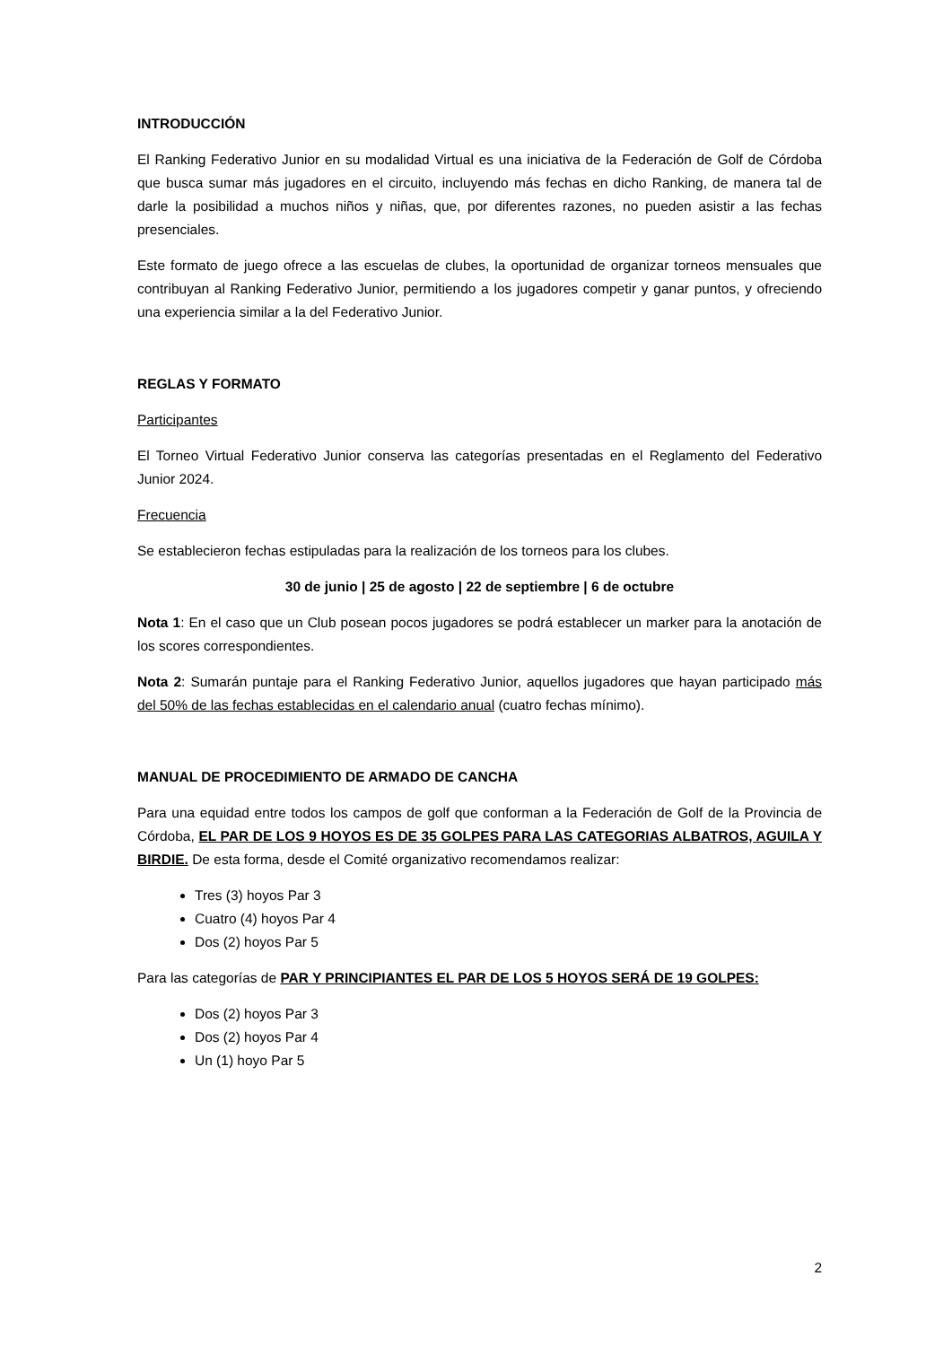INTRODUCCIÓN
El Ranking Federativo Junior en su modalidad Virtual es una iniciativa de la Federación de Golf de Córdoba que busca sumar más jugadores en el circuito, incluyendo más fechas en dicho Ranking, de manera tal de darle la posibilidad a muchos niños y niñas, que, por diferentes razones, no pueden asistir a las fechas presenciales.
Este formato de juego ofrece a las escuelas de clubes, la oportunidad de organizar torneos mensuales que contribuyan al Ranking Federativo Junior, permitiendo a los jugadores competir y ganar puntos, y ofreciendo una experiencia similar a la del Federativo Junior.
REGLAS Y FORMATO
Participantes
El Torneo Virtual Federativo Junior conserva las categorías presentadas en el Reglamento del Federativo Junior 2024.
Frecuencia
Se establecieron fechas estipuladas para la realización de los torneos para los clubes.
30 de junio | 25 de agosto | 22 de septiembre | 6 de octubre
Nota 1: En el caso que un Club posean pocos jugadores se podrá establecer un marker para la anotación de los scores correspondientes.
Nota 2: Sumarán puntaje para el Ranking Federativo Junior, aquellos jugadores que hayan participado más del 50% de las fechas establecidas en el calendario anual (cuatro fechas mínimo).
MANUAL DE PROCEDIMIENTO DE ARMADO DE CANCHA
Para una equidad entre todos los campos de golf que conforman a la Federación de Golf de la Provincia de Córdoba, EL PAR DE LOS 9 HOYOS ES DE 35 GOLPES PARA LAS CATEGORIAS ALBATROS, AGUILA Y BIRDIE. De esta forma, desde el Comité organizativo recomendamos realizar:
Tres (3) hoyos Par 3
Cuatro (4) hoyos Par 4
Dos (2) hoyos Par 5
Para las categorías de PAR Y PRINCIPIANTES EL PAR DE LOS 5 HOYOS SERÁ DE 19 GOLPES:
Dos (2) hoyos Par 3
Dos (2) hoyos Par 4
Un (1) hoyo Par 5
2